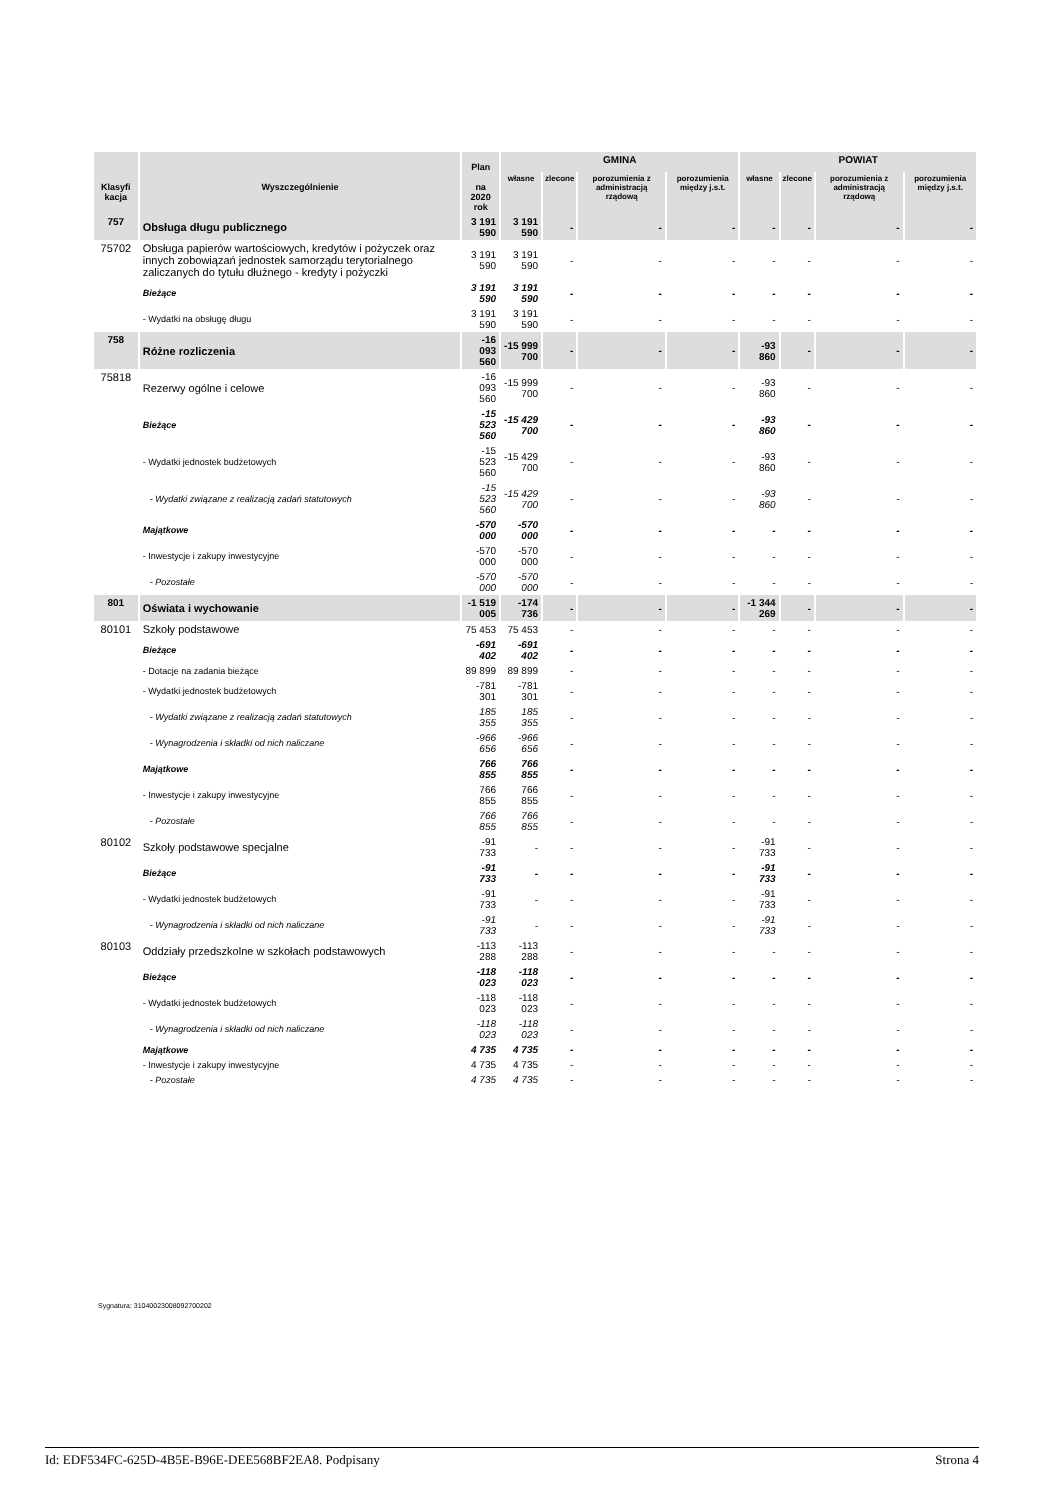| Klasyfi kacja | Wyszczególnienie | Plan na 2020 rok | GMINA | | | | POWIAT | | | |
| --- | --- | --- | --- | --- | --- | --- | --- | --- | --- | --- |
| | | | własne | zlecone | porozumienia z administracją rządową | porozumienia między j.s.t. | własne | zlecone | porozumienia z administracją rządową | porozumienia między j.s.t. |
| 757 | Obsługa długu publicznego | 3 191 590 | 3 191 590 | - | - | - | - | - | - | - |
| 75702 | Obsługa papierów wartościowych, kredytów i pożyczek oraz innych zobowiązań jednostek samorządu terytorialnego zaliczanych do tytułu dłużnego - kredyty i pożyczki | 3 191 590 | 3 191 590 | - | - | - | - | - | - | - |
| | Bieżące | 3 191 590 | 3 191 590 | - | - | - | - | - | - | - |
| | - Wydatki na obsługę długu | 3 191 590 | 3 191 590 | - | - | - | - | - | - | - |
| 758 | Różne rozliczenia | -16 093 560 | -15 999 700 | - | - | - | -93 860 | - | - | - |
| 75818 | Rezerwy ogólne i celowe | -16 093 560 | -15 999 700 | - | - | - | -93 860 | - | - | - |
| | Bieżące | -15 523 560 | -15 429 700 | - | - | - | -93 860 | - | - | - |
| | - Wydatki jednostek budżetowych | -15 523 560 | -15 429 700 | - | - | - | -93 860 | - | - | - |
| | - Wydatki związane z realizacją zadań statutowych | -15 523 560 | -15 429 700 | - | - | - | -93 860 | - | - | - |
| | Majątkowe | -570 000 | -570 000 | - | - | - | - | - | - | - |
| | - Inwestycje i zakupy inwestycyjne | -570 000 | -570 000 | - | - | - | - | - | - | - |
| | - Pozostałe | -570 000 | -570 000 | - | - | - | - | - | - | - |
| 801 | Oświata i wychowanie | -1 519 005 | -174 736 | - | - | - | -1 344 269 | - | - | - |
| 80101 | Szkoły podstawowe | 75 453 | 75 453 | - | - | - | - | - | - | - |
| | Bieżące | -691 402 | -691 402 | - | - | - | - | - | - | - |
| | - Dotacje na zadania bieżące | 89 899 | 89 899 | - | - | - | - | - | - | - |
| | - Wydatki jednostek budżetowych | -781 301 | -781 301 | - | - | - | - | - | - | - |
| | - Wydatki związane z realizacją zadań statutowych | 185 355 | 185 355 | - | - | - | - | - | - | - |
| | - Wynagrodzenia i składki od nich naliczane | -966 656 | -966 656 | - | - | - | - | - | - | - |
| | Majątkowe | 766 855 | 766 855 | - | - | - | - | - | - | - |
| | - Inwestycje i zakupy inwestycyjne | 766 855 | 766 855 | - | - | - | - | - | - | - |
| | - Pozostałe | 766 855 | 766 855 | - | - | - | - | - | - | - |
| 80102 | Szkoły podstawowe specjalne | -91 733 | - | - | - | - | -91 733 | - | - | - |
| | Bieżące | -91 733 | - | - | - | - | -91 733 | - | - | - |
| | - Wydatki jednostek budżetowych | -91 733 | - | - | - | - | -91 733 | - | - | - |
| | - Wynagrodzenia i składki od nich naliczane | -91 733 | - | - | - | - | -91 733 | - | - | - |
| 80103 | Oddziały przedszkolne w szkołach podstawowych | -113 288 | -113 288 | - | - | - | - | - | - | - |
| | Bieżące | -118 023 | -118 023 | - | - | - | - | - | - | - |
| | - Wydatki jednostek budżetowych | -118 023 | -118 023 | - | - | - | - | - | - | - |
| | - Wynagrodzenia i składki od nich naliczane | -118 023 | -118 023 | - | - | - | - | - | - | - |
| | Majątkowe | 4 735 | 4 735 | - | - | - | - | - | - | - |
| | - Inwestycje i zakupy inwestycyjne | 4 735 | 4 735 | - | - | - | - | - | - | - |
| | - Pozostałe | 4 735 | 4 735 | - | - | - | - | - | - | - |
Sygnatura: 31040023008092700202
Id: EDF534FC-625D-4B5E-B96E-DEE568BF2EA8. Podpisany Strona 4